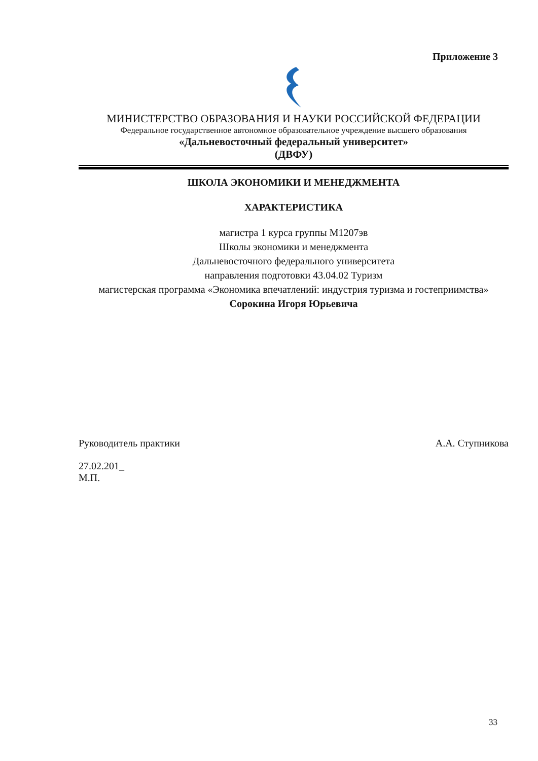Приложение 3
МИНИСТЕРСТВО ОБРАЗОВАНИЯ И НАУКИ РОССИЙСКОЙ ФЕДЕРАЦИИ
Федеральное государственное автономное образовательное учреждение высшего образования
«Дальневосточный федеральный университет»
(ДВФУ)
ШКОЛА ЭКОНОМИКИ И МЕНЕДЖМЕНТА
ХАРАКТЕРИСТИКА
магистра 1 курса группы М1207эв
Школы экономики и менеджмента
Дальневосточного федерального университета
направления подготовки 43.04.02 Туризм
магистерская программа «Экономика впечатлений: индустрия туризма и гостеприимства»
Сорокина Игоря Юрьевича
Руководитель практики А.А. Ступникова
27.02.201_
М.П.
33